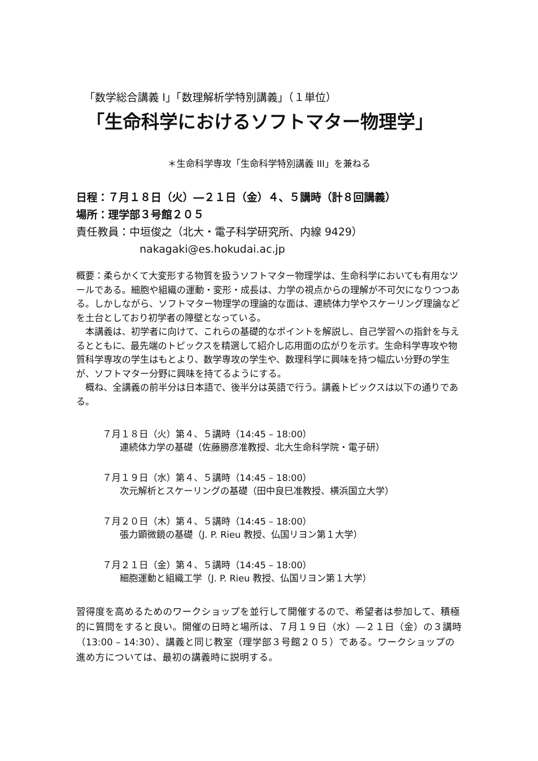「数学総合講義 Ⅰ」「数理解析学特別講義」（１単位）
「生命科学におけるソフトマター物理学」
＊生命科学専攻「生命科学特別講義 III」を兼ねる
日程：７月１８日（火）―２１日（金）４、５講時（計８回講義）
場所：理学部３号館２０５
責任教員：中垣俊之（北大・電子科学研究所、内線 9429）
nakagaki@es.hokudai.ac.jp
概要：柔らかくて大変形する物質を扱うソフトマター物理学は、生命科学においても有用なツールである。細胞や組織の運動・変形・成長は、力学の視点からの理解が不可欠になりつつある。しかしながら、ソフトマター物理学の理論的な面は、連続体力学やスケーリング理論などを土台としており初学者の障壁となっている。
　本講義は、初学者に向けて、これらの基礎的なポイントを解説し、自己学習への指針を与えるとともに、最先端のトピックスを精選して紹介し応用面の広がりを示す。生命科学専攻や物質科学専攻の学生はもとより、数学専攻の学生や、数理科学に興味を持つ幅広い分野の学生が、ソフトマター分野に興味を持てるようにする。
　概ね、全講義の前半分は日本語で、後半分は英語で行う。講義トピックスは以下の通りである。
７月１８日（火）第４、５講時（14:45 – 18:00）
連続体力学の基礎（佐藤勝彦准教授、北大生命科学院・電子研）
７月１９日（水）第４、５講時（14:45 – 18:00）
次元解析とスケーリングの基礎（田中良巳准教授、横浜国立大学）
７月２０日（木）第４、５講時（14:45 – 18:00）
張力顕微鏡の基礎（J. P. Rieu 教授、仏国リヨン第１大学）
７月２１日（金）第４、５講時（14:45 – 18:00）
細胞運動と組織工学（J. P. Rieu 教授、仏国リヨン第１大学）
習得度を高めるためのワークショップを並行して開催するので、希望者は参加して、積極的に質問をすると良い。開催の日時と場所は、７月１９日（水）―２１日（金）の３講時（13:00 – 14:30）、講義と同じ教室（理学部３号館２０５）である。ワークショップの進め方については、最初の講義時に説明する。